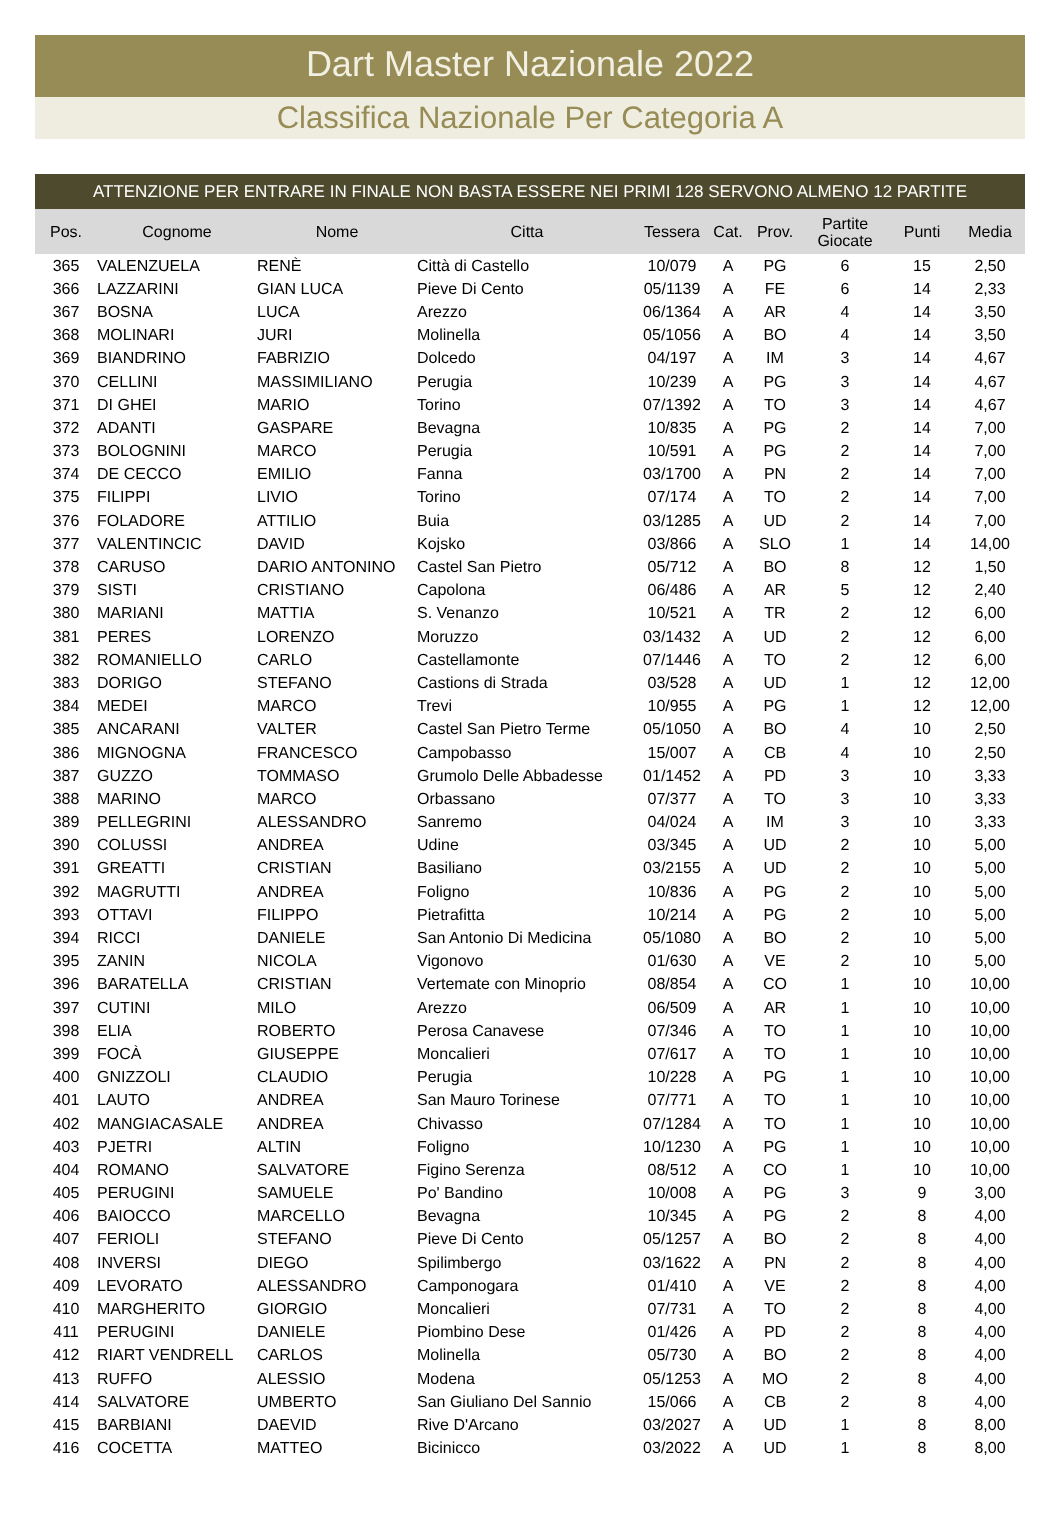Dart Master Nazionale 2022
Classifica Nazionale Per Categoria A
ATTENZIONE PER ENTRARE IN FINALE NON BASTA ESSERE NEI PRIMI 128 SERVONO ALMENO 12 PARTITE
| Pos. | Cognome | Nome | Citta | Tessera | Cat. | Prov. | Partite Giocate | Punti | Media |
| --- | --- | --- | --- | --- | --- | --- | --- | --- | --- |
| 365 | VALENZUELA | RENÈ | Città di Castello | 10/079 | A | PG | 6 | 15 | 2,50 |
| 366 | LAZZARINI | GIAN LUCA | Pieve Di Cento | 05/1139 | A | FE | 6 | 14 | 2,33 |
| 367 | BOSNA | LUCA | Arezzo | 06/1364 | A | AR | 4 | 14 | 3,50 |
| 368 | MOLINARI | JURI | Molinella | 05/1056 | A | BO | 4 | 14 | 3,50 |
| 369 | BIANDRINO | FABRIZIO | Dolcedo | 04/197 | A | IM | 3 | 14 | 4,67 |
| 370 | CELLINI | MASSIMILIANO | Perugia | 10/239 | A | PG | 3 | 14 | 4,67 |
| 371 | DI GHEI | MARIO | Torino | 07/1392 | A | TO | 3 | 14 | 4,67 |
| 372 | ADANTI | GASPARE | Bevagna | 10/835 | A | PG | 2 | 14 | 7,00 |
| 373 | BOLOGNINI | MARCO | Perugia | 10/591 | A | PG | 2 | 14 | 7,00 |
| 374 | DE CECCO | EMILIO | Fanna | 03/1700 | A | PN | 2 | 14 | 7,00 |
| 375 | FILIPPI | LIVIO | Torino | 07/174 | A | TO | 2 | 14 | 7,00 |
| 376 | FOLADORE | ATTILIO | Buia | 03/1285 | A | UD | 2 | 14 | 7,00 |
| 377 | VALENTINCIC | DAVID | Kojsko | 03/866 | A | SLO | 1 | 14 | 14,00 |
| 378 | CARUSO | DARIO ANTONINO | Castel San Pietro | 05/712 | A | BO | 8 | 12 | 1,50 |
| 379 | SISTI | CRISTIANO | Capolona | 06/486 | A | AR | 5 | 12 | 2,40 |
| 380 | MARIANI | MATTIA | S. Venanzo | 10/521 | A | TR | 2 | 12 | 6,00 |
| 381 | PERES | LORENZO | Moruzzo | 03/1432 | A | UD | 2 | 12 | 6,00 |
| 382 | ROMANIELLO | CARLO | Castellamonte | 07/1446 | A | TO | 2 | 12 | 6,00 |
| 383 | DORIGO | STEFANO | Castions di Strada | 03/528 | A | UD | 1 | 12 | 12,00 |
| 384 | MEDEI | MARCO | Trevi | 10/955 | A | PG | 1 | 12 | 12,00 |
| 385 | ANCARANI | VALTER | Castel San Pietro Terme | 05/1050 | A | BO | 4 | 10 | 2,50 |
| 386 | MIGNOGNA | FRANCESCO | Campobasso | 15/007 | A | CB | 4 | 10 | 2,50 |
| 387 | GUZZO | TOMMASO | Grumolo Delle Abbadesse | 01/1452 | A | PD | 3 | 10 | 3,33 |
| 388 | MARINO | MARCO | Orbassano | 07/377 | A | TO | 3 | 10 | 3,33 |
| 389 | PELLEGRINI | ALESSANDRO | Sanremo | 04/024 | A | IM | 3 | 10 | 3,33 |
| 390 | COLUSSI | ANDREA | Udine | 03/345 | A | UD | 2 | 10 | 5,00 |
| 391 | GREATTI | CRISTIAN | Basiliano | 03/2155 | A | UD | 2 | 10 | 5,00 |
| 392 | MAGRUTTI | ANDREA | Foligno | 10/836 | A | PG | 2 | 10 | 5,00 |
| 393 | OTTAVI | FILIPPO | Pietrafitta | 10/214 | A | PG | 2 | 10 | 5,00 |
| 394 | RICCI | DANIELE | San Antonio Di Medicina | 05/1080 | A | BO | 2 | 10 | 5,00 |
| 395 | ZANIN | NICOLA | Vigonovo | 01/630 | A | VE | 2 | 10 | 5,00 |
| 396 | BARATELLA | CRISTIAN | Vertemate con Minoprio | 08/854 | A | CO | 1 | 10 | 10,00 |
| 397 | CUTINI | MILO | Arezzo | 06/509 | A | AR | 1 | 10 | 10,00 |
| 398 | ELIA | ROBERTO | Perosa Canavese | 07/346 | A | TO | 1 | 10 | 10,00 |
| 399 | FOCÀ | GIUSEPPE | Moncalieri | 07/617 | A | TO | 1 | 10 | 10,00 |
| 400 | GNIZZOLI | CLAUDIO | Perugia | 10/228 | A | PG | 1 | 10 | 10,00 |
| 401 | LAUTO | ANDREA | San Mauro Torinese | 07/771 | A | TO | 1 | 10 | 10,00 |
| 402 | MANGIACASALE | ANDREA | Chivasso | 07/1284 | A | TO | 1 | 10 | 10,00 |
| 403 | PJETRI | ALTIN | Foligno | 10/1230 | A | PG | 1 | 10 | 10,00 |
| 404 | ROMANO | SALVATORE | Figino Serenza | 08/512 | A | CO | 1 | 10 | 10,00 |
| 405 | PERUGINI | SAMUELE | Po' Bandino | 10/008 | A | PG | 3 | 9 | 3,00 |
| 406 | BAIOCCO | MARCELLO | Bevagna | 10/345 | A | PG | 2 | 8 | 4,00 |
| 407 | FERIOLI | STEFANO | Pieve Di Cento | 05/1257 | A | BO | 2 | 8 | 4,00 |
| 408 | INVERSI | DIEGO | Spilimbergo | 03/1622 | A | PN | 2 | 8 | 4,00 |
| 409 | LEVORATO | ALESSANDRO | Camponogara | 01/410 | A | VE | 2 | 8 | 4,00 |
| 410 | MARGHERITO | GIORGIO | Moncalieri | 07/731 | A | TO | 2 | 8 | 4,00 |
| 411 | PERUGINI | DANIELE | Piombino Dese | 01/426 | A | PD | 2 | 8 | 4,00 |
| 412 | RIART VENDRELL | CARLOS | Molinella | 05/730 | A | BO | 2 | 8 | 4,00 |
| 413 | RUFFO | ALESSIO | Modena | 05/1253 | A | MO | 2 | 8 | 4,00 |
| 414 | SALVATORE | UMBERTO | San Giuliano Del Sannio | 15/066 | A | CB | 2 | 8 | 4,00 |
| 415 | BARBIANI | DAEVID | Rive D'Arcano | 03/2027 | A | UD | 1 | 8 | 8,00 |
| 416 | COCETTA | MATTEO | Bicinicco | 03/2022 | A | UD | 1 | 8 | 8,00 |